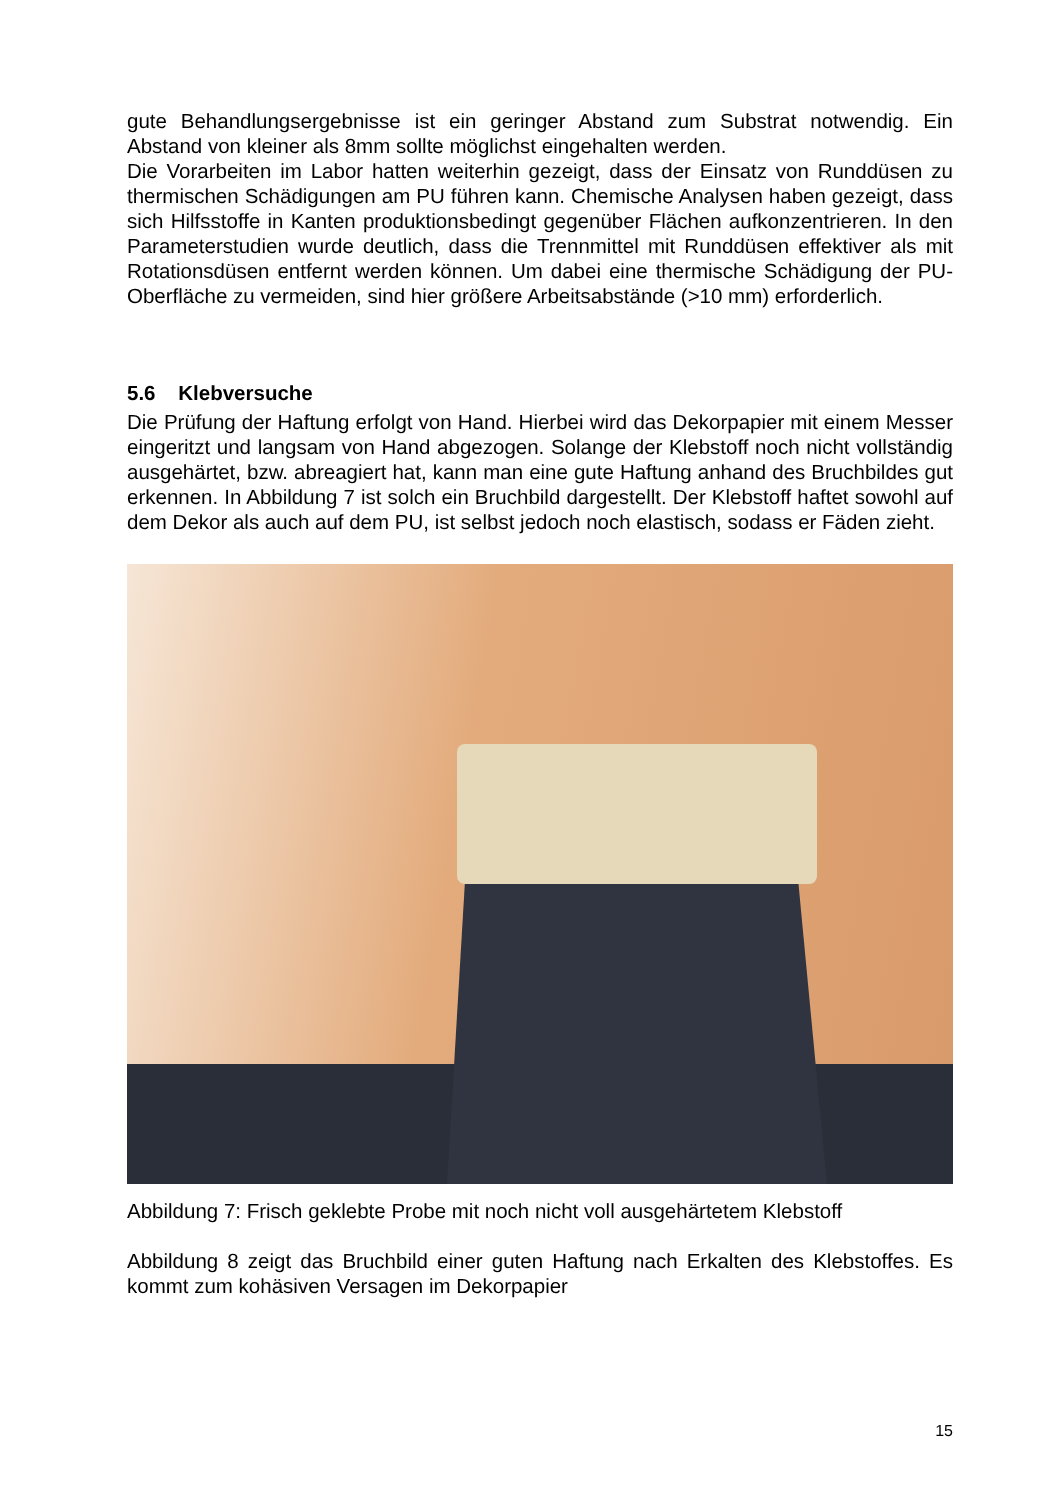gute Behandlungsergebnisse ist ein geringer Abstand zum Substrat notwendig. Ein Abstand von kleiner als 8mm sollte möglichst eingehalten werden.
Die Vorarbeiten im Labor hatten weiterhin gezeigt, dass der Einsatz von Runddüsen zu thermischen Schädigungen am PU führen kann. Chemische Analysen haben gezeigt, dass sich Hilfsstoffe in Kanten produktionsbedingt gegenüber Flächen aufkonzentrieren. In den Parameterstudien wurde deutlich, dass die Trennmittel mit Runddüsen effektiver als mit Rotationsdüsen entfernt werden können. Um dabei eine thermische Schädigung der PU-Oberfläche zu vermeiden, sind hier größere Arbeitsabstände (>10 mm) erforderlich.
5.6 Klebversuche
Die Prüfung der Haftung erfolgt von Hand. Hierbei wird das Dekorpapier mit einem Messer eingeritzt und langsam von Hand abgezogen. Solange der Klebstoff noch nicht vollständig ausgehärtet, bzw. abreagiert hat, kann man eine gute Haftung anhand des Bruchbildes gut erkennen. In Abbildung 7 ist solch ein Bruchbild dargestellt. Der Klebstoff haftet sowohl auf dem Dekor als auch auf dem PU, ist selbst jedoch noch elastisch, sodass er Fäden zieht.
Abbildung 7: Frisch geklebte Probe mit noch nicht voll ausgehärtetem Klebstoff
Abbildung 8 zeigt das Bruchbild einer guten Haftung nach Erkalten des Klebstoffes. Es kommt zum kohäsiven Versagen im Dekorpapier
15